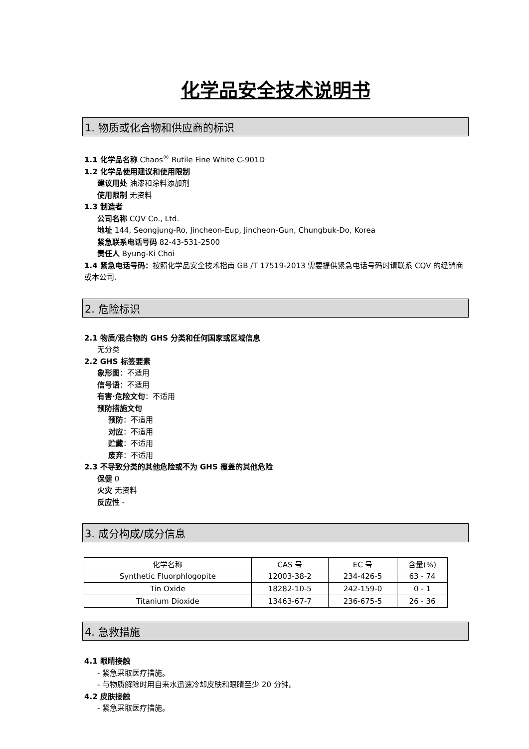化学品安全技术说明书
1. 物质或化合物和供应商的标识
1.1 化学品名称 Chaos<sup>®</sup> Rutile Fine White C-901D
1.2 化学品使用建议和使用限制
建议用处 油漆和涂料添加剂
使用限制 无资料
1.3 制造者
公司名称 CQV Co., Ltd.
地址 144, Seongjung-Ro, Jincheon-Eup, Jincheon-Gun, Chungbuk-Do, Korea
紧急联系电话号码 82-43-531-2500
责任人 Byung-Ki Choi
1.4 紧急电话号码：按照化学品安全技术指南 GB /T 17519-2013 需要提供紧急电话号码时请联系 CQV 的经销商或本公司.
2. 危险标识
2.1 物质/混合物的 GHS 分类和任何国家或区域信息
无分类
2.2 GHS 标签要素
象形图：不适用
信号语：不适用
有害·危险文句：不适用
预防措施文句
预防：不适用
对应：不适用
贮藏：不适用
废弃：不适用
2.3 不导致分类的其他危险或不为 GHS 覆盖的其他危险
保健 0
火灾 无资料
反应性 -
3. 成分构成/成分信息
| 化学名称 | CAS 号 | EC 号 | 含量(%) |
| --- | --- | --- | --- |
| Synthetic Fluorphlogopite | 12003-38-2 | 234-426-5 | 63 - 74 |
| Tin Oxide | 18282-10-5 | 242-159-0 | 0 - 1 |
| Titanium Dioxide | 13463-67-7 | 236-675-5 | 26 - 36 |
4. 急救措施
4.1 眼睛接触
- 紧急采取医疗措施。
- 与物质解除时用自来水迅速冷却皮肤和眼睛至少 20 分钟。
4.2 皮肤接触
- 紧急采取医疗措施。